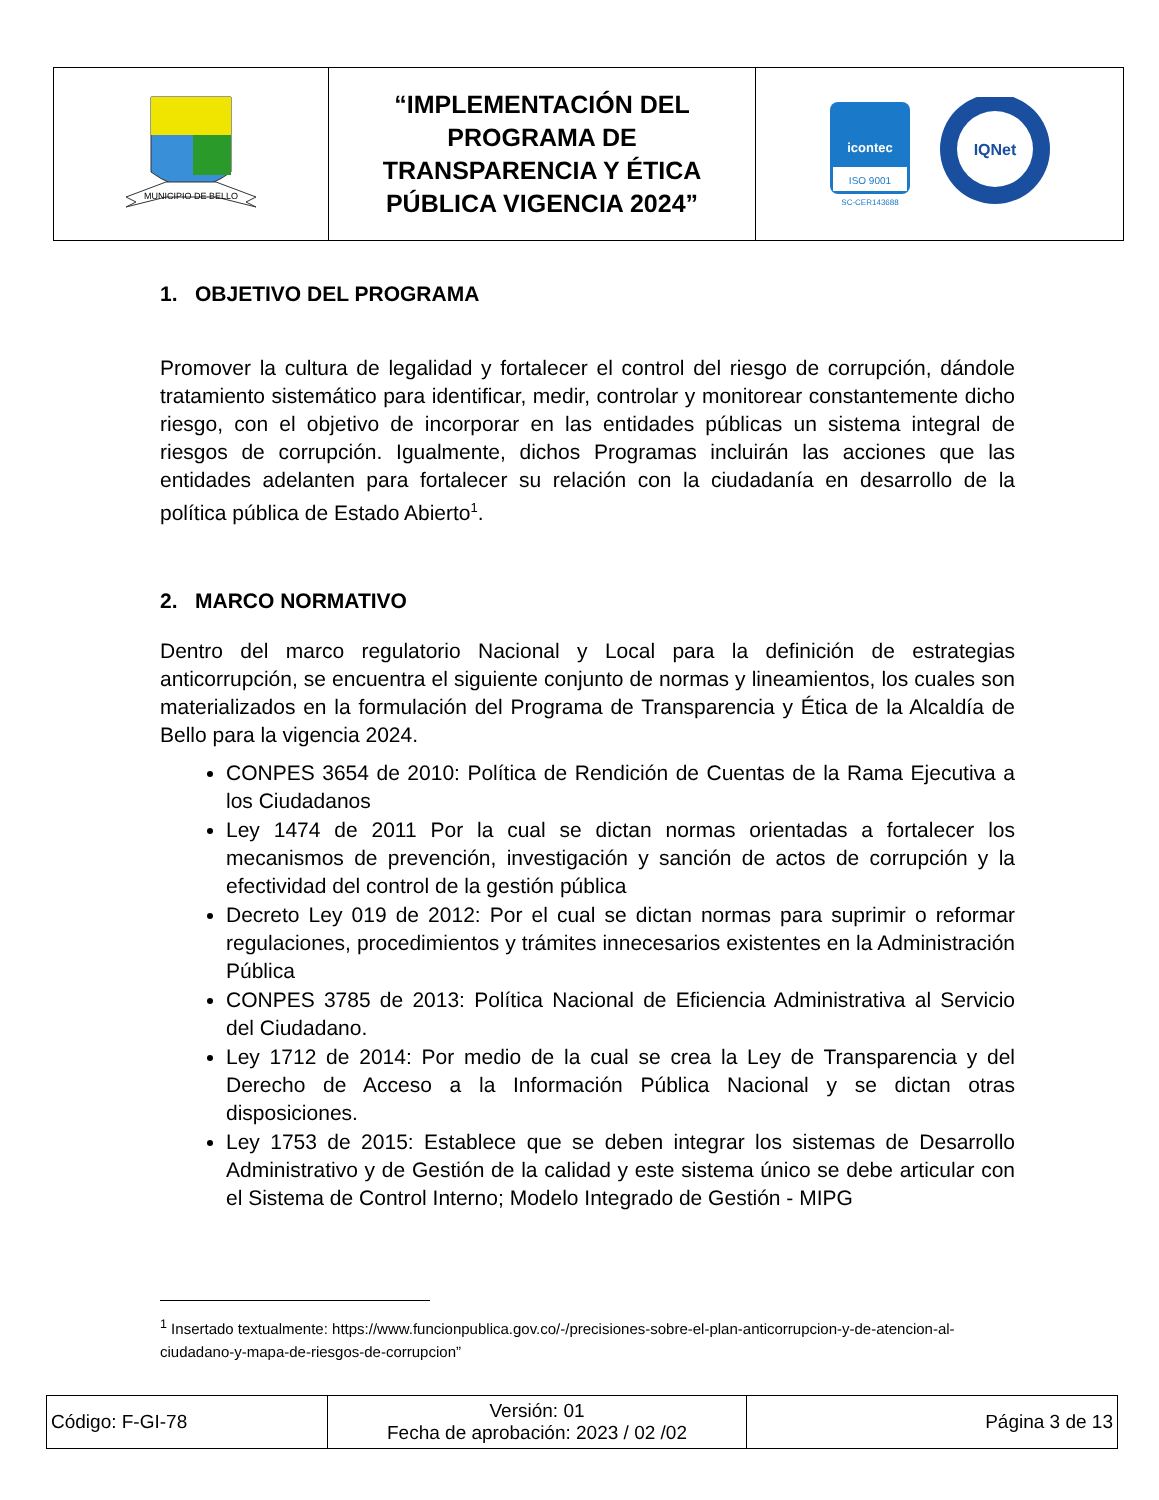| MUNICIPIO DE BELLO | “IMPLEMENTACIÓN DEL PROGRAMA DE TRANSPARENCIA Y ÉTICA PÚBLICA VIGENCIA 2024” | icontec ISO 9001 SC-CER143688 IQNet |
1. OBJETIVO DEL PROGRAMA
Promover la cultura de legalidad y fortalecer el control del riesgo de corrupción, dándole tratamiento sistemático para identificar, medir, controlar y monitorear constantemente dicho riesgo, con el objetivo de incorporar en las entidades públicas un sistema integral de riesgos de corrupción. Igualmente, dichos Programas incluirán las acciones que las entidades adelanten para fortalecer su relación con la ciudadanía en desarrollo de la política pública de Estado Abierto<sup>1</sup>.
2. MARCO NORMATIVO
Dentro del marco regulatorio Nacional y Local para la definición de estrategias anticorrupción, se encuentra el siguiente conjunto de normas y lineamientos, los cuales son materializados en la formulación del Programa de Transparencia y Ética de la Alcaldía de Bello para la vigencia 2024.
CONPES 3654 de 2010: Política de Rendición de Cuentas de la Rama Ejecutiva a los Ciudadanos
Ley 1474 de 2011 Por la cual se dictan normas orientadas a fortalecer los mecanismos de prevención, investigación y sanción de actos de corrupción y la efectividad del control de la gestión pública
Decreto Ley 019 de 2012: Por el cual se dictan normas para suprimir o reformar regulaciones, procedimientos y trámites innecesarios existentes en la Administración Pública
CONPES 3785 de 2013: Política Nacional de Eficiencia Administrativa al Servicio del Ciudadano.
Ley 1712 de 2014: Por medio de la cual se crea la Ley de Transparencia y del Derecho de Acceso a la Información Pública Nacional y se dictan otras disposiciones.
Ley 1753 de 2015: Establece que se deben integrar los sistemas de Desarrollo Administrativo y de Gestión de la calidad y este sistema único se debe articular con el Sistema de Control Interno; Modelo Integrado de Gestión - MIPG
<sup>1</sup> Insertado textualmente: https://www.funcionpublica.gov.co/-/precisiones-sobre-el-plan-anticorrupcion-y-de-atencion-al-ciudadano-y-mapa-de-riesgos-de-corrupcion”
| Código: F-GI-78 | Versión: 01 Fecha de aprobación: 2023 / 02 /02 | Página 3 de 13 |